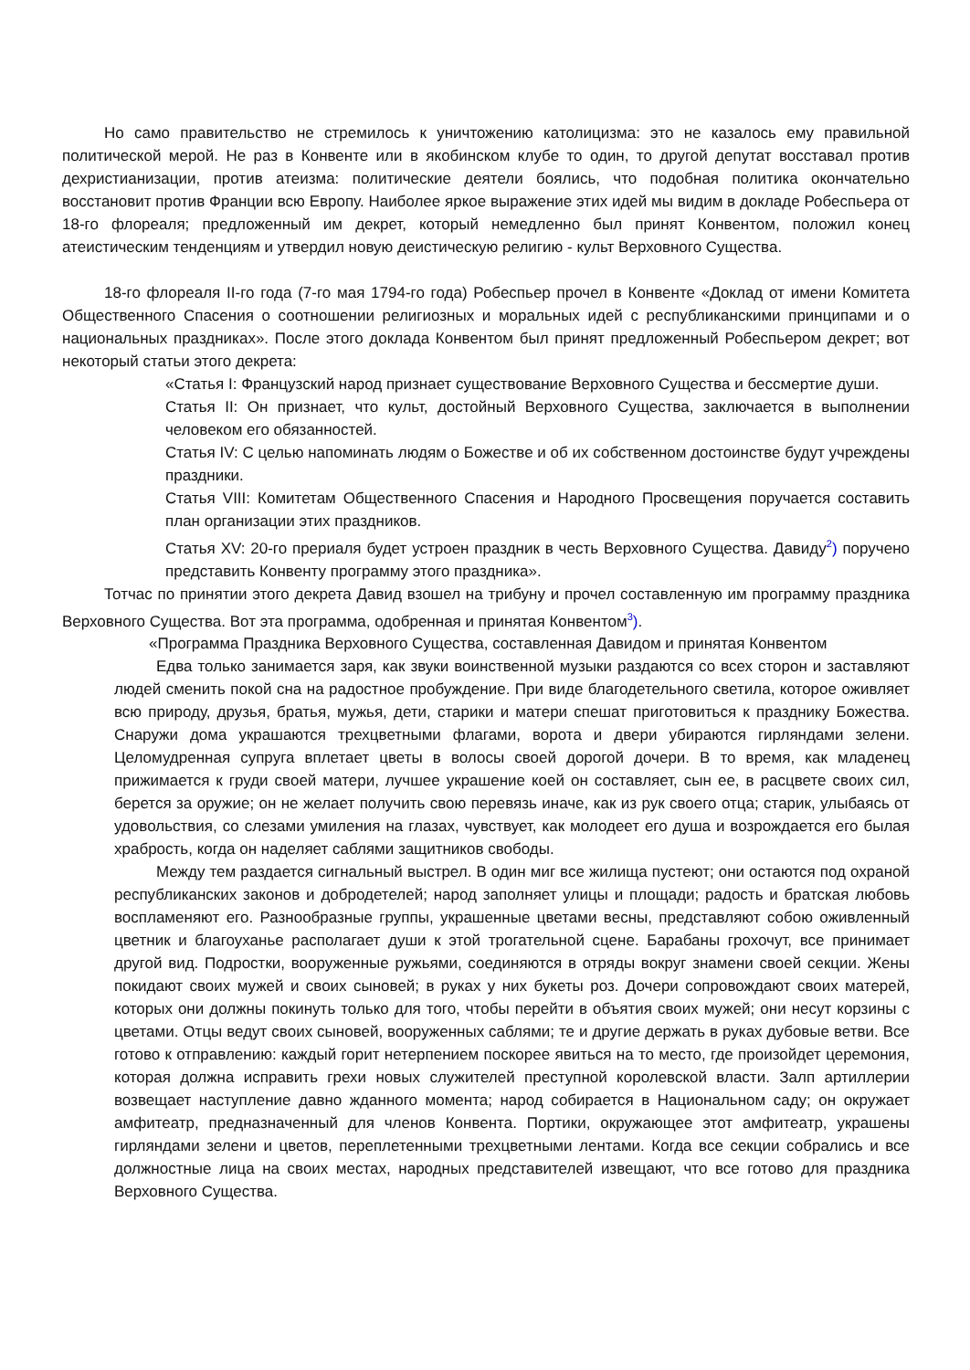Но само правительство не стремилось к уничтожению католицизма: это не казалось ему правильной политической мерой. Не раз в Конвенте или в якобинском клубе то один, то другой депутат восставал против дехристианизации, против атеизма: политические деятели боялись, что подобная политика окончательно восстановит против Франции всю Европу. Наиболее яркое выражение этих идей мы видим в докладе Робеспьера от 18-го флореаля; предложенный им декрет, который немедленно был принят Конвентом, положил конец атеистическим тенденциям и утвердил новую деистическую религию - культ Верховного Существа.
18-го флореаля II-го года (7-го мая 1794-го года) Робеспьер прочел в Конвенте «Доклад от имени Комитета Общественного Спасения о соотношении религиозных и моральных идей с республиканскими принципами и о национальных праздниках». После этого доклада Конвентом был принят предложенный Робеспьером декрет; вот некоторый статьи этого декрета:
«Статья I: Французский народ признает существование Верховного Существа и бессмертие души.
Статья II: Он признает, что культ, достойный Верховного Существа, заключается в выполнении человеком его обязанностей.
Статья IV: С целью напоминать людям о Божестве и об их собственном достоинстве будут учреждены праздники.
Статья VIII: Комитетам Общественного Спасения и Народного Просвещения поручается составить план организации этих праздников.
Статья XV: 20-го прериаля будет устроен праздник в честь Верховного Существа. Давиду<sup>2</sup>) поручено представить Конвенту программу этого праздника».
Тотчас по принятии этого декрета Давид взошел на трибуну и прочел составленную им программу праздника Верховного Существа. Вот эта программа, одобренная и принятая Конвентом<sup>3</sup>).
«Программа Праздника Верховного Существа, составленная Давидом и принятая Конвентом
Едва только занимается заря, как звуки воинственной музыки раздаются со всех сторон и заставляют людей сменить покой сна на радостное пробуждение. При виде благодетельного светила, которое оживляет всю природу, друзья, братья, мужья, дети, старики и матери спешат приготовиться к празднику Божества. Снаружи дома украшаются трехцветными флагами, ворота и двери убираются гирляндами зелени. Целомудренная супруга вплетает цветы в волосы своей дорогой дочери. В то время, как младенец прижимается к груди своей матери, лучшее украшение коей он составляет, сын ее, в расцвете своих сил, берется за оружие; он не желает получить свою перевязь иначе, как из рук своего отца; старик, улыбаясь от удовольствия, со слезами умиления на глазах, чувствует, как молодеет его душа и возрождается его былая храбрость, когда он наделяет саблями защитников свободы.
Между тем раздается сигнальный выстрел. В один миг все жилища пустеют; они остаются под охраной республиканских законов и добродетелей; народ заполняет улицы и площади; радость и братская любовь воспламеняют его. Разнообразные группы, украшенные цветами весны, представляют собою оживленный цветник и благоуханье располагает души к этой трогательной сцене. Барабаны грохочут, все принимает другой вид. Подростки, вооруженные ружьями, соединяются в отряды вокруг знамени своей секции. Жены покидают своих мужей и своих сыновей; в руках у них букеты роз. Дочери сопровождают своих матерей, которых они должны покинуть только для того, чтобы перейти в объятия своих мужей; они несут корзины с цветами. Отцы ведут своих сыновей, вооруженных саблями; те и другие держать в руках дубовые ветви. Все готово к отправлению: каждый горит нетерпением поскорее явиться на то место, где произойдет церемония, которая должна исправить грехи новых служителей преступной королевской власти. Залп артиллерии возвещает наступление давно жданного момента; народ собирается в Национальном саду; он окружает амфитеатр, предназначенный для членов Конвента. Портики, окружающее этот амфитеатр, украшены гирляндами зелени и цветов, переплетенными трехцветными лентами. Когда все секции собрались и все должностные лица на своих местах, народных представителей извещают, что все готово для праздника Верховного Существа.